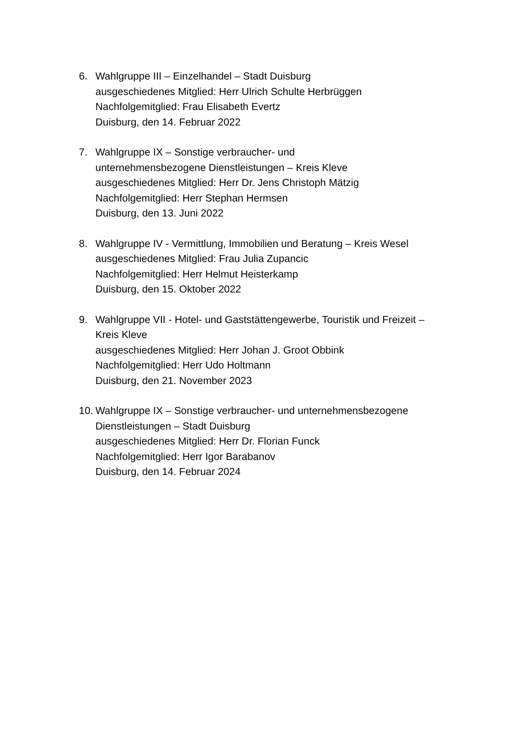6. Wahlgruppe III – Einzelhandel – Stadt Duisburg
ausgeschiedenes Mitglied: Herr Ulrich Schulte Herbrüggen
Nachfolgemitglied: Frau Elisabeth Evertz
Duisburg, den 14. Februar 2022
7. Wahlgruppe IX – Sonstige verbraucher- und
unternehmensbezogene Dienstleistungen – Kreis Kleve
ausgeschiedenes Mitglied: Herr Dr. Jens Christoph Mätzig
Nachfolgemitglied: Herr Stephan Hermsen
Duisburg, den 13. Juni 2022
8. Wahlgruppe IV - Vermittlung, Immobilien und Beratung – Kreis Wesel
ausgeschiedenes Mitglied: Frau Julia Zupancic
Nachfolgemitglied: Herr Helmut Heisterkamp
Duisburg, den 15. Oktober 2022
9. Wahlgruppe VII - Hotel- und Gaststättengewerbe, Touristik und Freizeit –
Kreis Kleve
ausgeschiedenes Mitglied: Herr Johan J. Groot Obbink
Nachfolgemitglied: Herr Udo Holtmann
Duisburg, den 21. November 2023
10.
Wahlgruppe IX – Sonstige verbraucher- und unternehmensbezogene
Dienstleistungen – Stadt Duisburg
ausgeschiedenes Mitglied: Herr Dr. Florian Funck
Nachfolgemitglied: Herr Igor Barabanov
Duisburg, den 14. Februar 2024